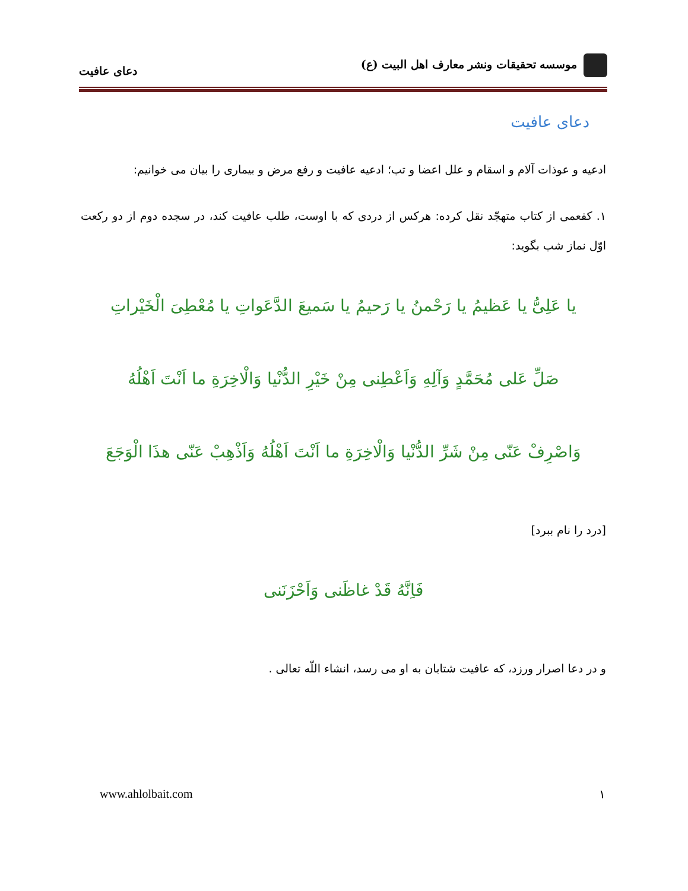موسسه تحقیقات ونشر معارف اهل البیت (ع)
دعای عافیت
دعای عافیت
ادعیه و عوذات آلام و اسقام و علل اعضا و تب؛ ادعیه عافیت و رفع مرض و بیماری را بیان می خوانیم:
۱. کفعمی از کتاب متهجّد نقل کرده: هرکس از دردی که با اوست، طلب عافیت کند، در سجده دوم از دو رکعت اوّل نماز شب بگوید:
یا عَلِیُّ یا عَظیمُ یا رَحْمنُ یا رَحیمُ یا سَمیعَ الدَّعَواتِ یا مُعْطِیَ الْخَیْراتِ
صَلِّ عَلی مُحَمَّدٍ وَآلِهِ وَاَعْطِنی مِنْ خَیْرِ الدُّنْیا وَالْاخِرَةِ ما اَنْتَ اَهْلُهُ
وَاصْرِفْ عَنّی مِنْ شَرِّ الدُّنْیا وَالْاخِرَةِ ما اَنْتَ اَهْلُهُ وَاَذْهِبْ عَنّی هذَا الْوَجَعَ
[درد را نام ببرد]
فَاِنَّهُ قَدْ غاظَنی وَاَحْزَنَنی
و در دعا اصرار ورزد، که عافیت شتابان به او می رسد، انشاء اللّه تعالی .
۱ www.ahlolbait.com